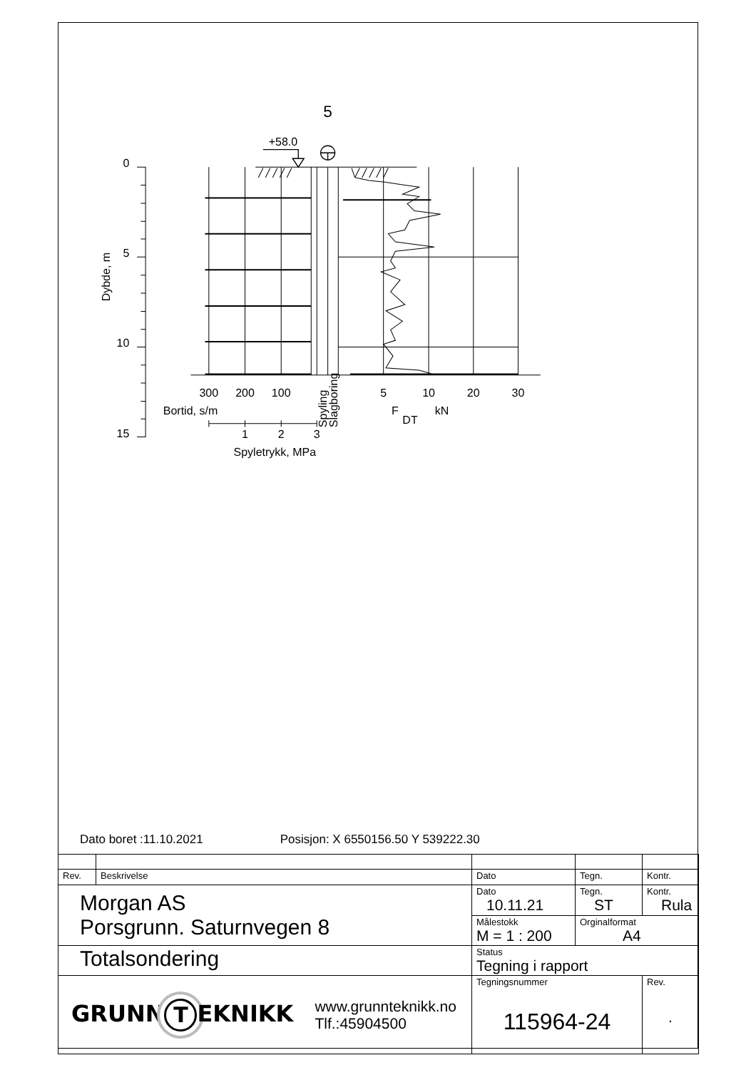5
+58.0
0
5
10
15
Dybde, m
300
200
100
5
10
20
30
Bortid, s/m
Spyling
Slagboring
F
DT
kN
1
2
3
Spyletrykk, MPa
Dato boret :11.10.2021 Posisjon: X 6550156.50 Y 539222.30
| Rev. | Beskrivelse | Dato | Tegn. | Kontr. |
| Morgan AS Porsgrunn. Saturnvegen 8 | | Dato 10.11.21 | Tegn. ST | Kontr. Rula |
| | | Målestokk M = 1 : 200 | Orginalformat A4 | |
| Totalsondering | | Status Tegning i rapport | | |
| GRUNN T EKNIKK www.grunnteknikk.no Tlf.:45904500 | | Tegningsnummer 115964-24 | | Rev. . |